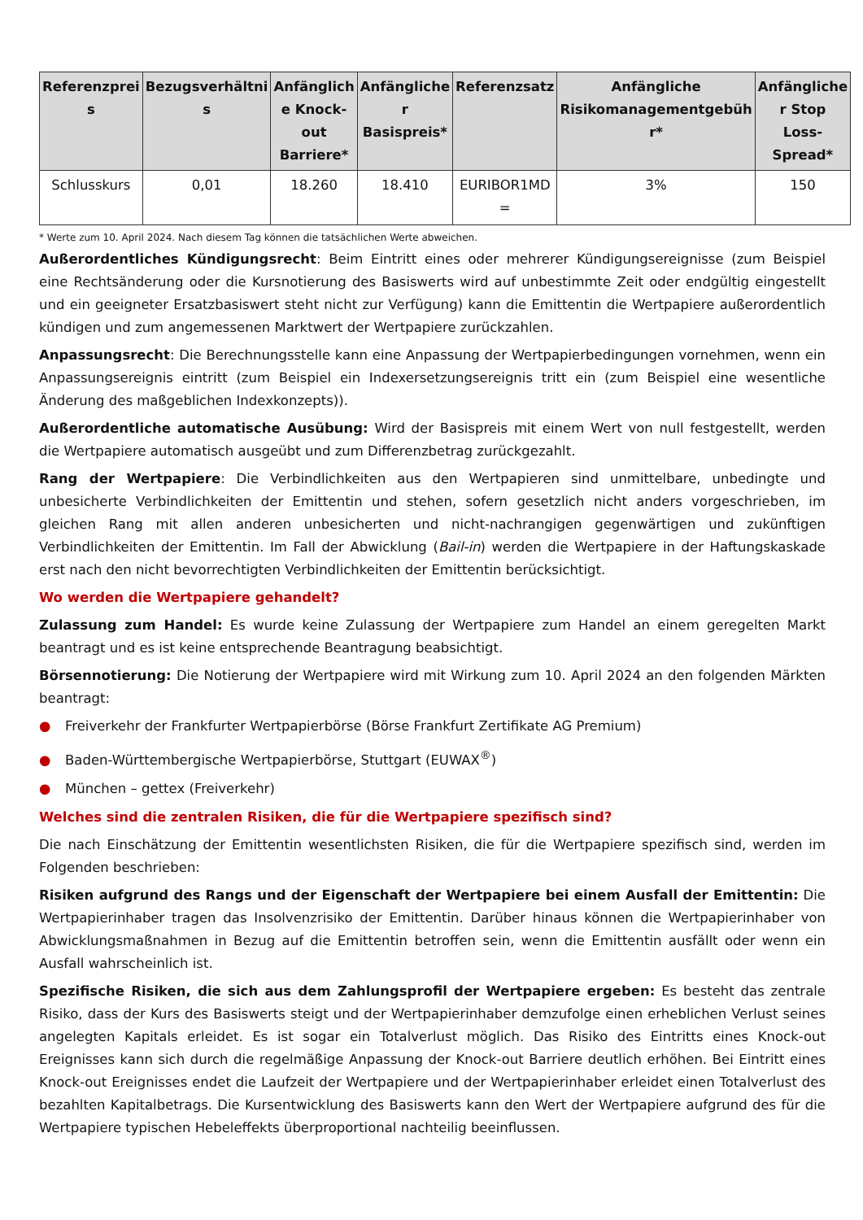| Referenzprei s | Bezugsverhältni s | Anfänglich e Knock-out Barriere* | Anfängliche r Basispreis* | Referenzsatz | Anfängliche Risikomanagementgebüh r* | Anfängliche r Stop Loss-Spread* |
| --- | --- | --- | --- | --- | --- | --- |
| Schlusskurs | 0,01 | 18.260 | 18.410 | EURIBOR1MD = | 3% | 150 |
* Werte zum 10. April 2024. Nach diesem Tag können die tatsächlichen Werte abweichen.
Außerordentliches Kündigungsrecht: Beim Eintritt eines oder mehrerer Kündigungsereignisse (zum Beispiel eine Rechtsänderung oder die Kursnotierung des Basiswerts wird auf unbestimmte Zeit oder endgültig eingestellt und ein geeigneter Ersatzbasiswert steht nicht zur Verfügung) kann die Emittentin die Wertpapiere außerordentlich kündigen und zum angemessenen Marktwert der Wertpapiere zurückzahlen.
Anpassungsrecht: Die Berechnungsstelle kann eine Anpassung der Wertpapierbedingungen vornehmen, wenn ein Anpassungsereignis eintritt (zum Beispiel ein Indexersetzungsereignis tritt ein (zum Beispiel eine wesentliche Änderung des maßgeblichen Indexkonzepts)).
Außerordentliche automatische Ausübung: Wird der Basispreis mit einem Wert von null festgestellt, werden die Wertpapiere automatisch ausgeübt und zum Differenzbetrag zurückgezahlt.
Rang der Wertpapiere: Die Verbindlichkeiten aus den Wertpapieren sind unmittelbare, unbedingte und unbesicherte Verbindlichkeiten der Emittentin und stehen, sofern gesetzlich nicht anders vorgeschrieben, im gleichen Rang mit allen anderen unbesicherten und nicht-nachrangigen gegenwärtigen und zukünftigen Verbindlichkeiten der Emittentin. Im Fall der Abwicklung (Bail-in) werden die Wertpapiere in der Haftungskaskade erst nach den nicht bevorrechtigten Verbindlichkeiten der Emittentin berücksichtigt.
Wo werden die Wertpapiere gehandelt?
Zulassung zum Handel: Es wurde keine Zulassung der Wertpapiere zum Handel an einem geregelten Markt beantragt und es ist keine entsprechende Beantragung beabsichtigt.
Börsennotierung: Die Notierung der Wertpapiere wird mit Wirkung zum 10. April 2024 an den folgenden Märkten beantragt:
● Freiverkehr der Frankfurter Wertpapierbörse (Börse Frankfurt Zertifikate AG Premium)
● Baden-Württembergische Wertpapierbörse, Stuttgart (EUWAX<sup>®</sup>)
● München – gettex (Freiverkehr)
Welches sind die zentralen Risiken, die für die Wertpapiere spezifisch sind?
Die nach Einschätzung der Emittentin wesentlichsten Risiken, die für die Wertpapiere spezifisch sind, werden im Folgenden beschrieben:
Risiken aufgrund des Rangs und der Eigenschaft der Wertpapiere bei einem Ausfall der Emittentin: Die Wertpapierinhaber tragen das Insolvenzrisiko der Emittentin. Darüber hinaus können die Wertpapierinhaber von Abwicklungsmaßnahmen in Bezug auf die Emittentin betroffen sein, wenn die Emittentin ausfällt oder wenn ein Ausfall wahrscheinlich ist.
Spezifische Risiken, die sich aus dem Zahlungsprofil der Wertpapiere ergeben: Es besteht das zentrale Risiko, dass der Kurs des Basiswerts steigt und der Wertpapierinhaber demzufolge einen erheblichen Verlust seines angelegten Kapitals erleidet. Es ist sogar ein Totalverlust möglich. Das Risiko des Eintritts eines Knock-out Ereignisses kann sich durch die regelmäßige Anpassung der Knock-out Barriere deutlich erhöhen. Bei Eintritt eines Knock-out Ereignisses endet die Laufzeit der Wertpapiere und der Wertpapierinhaber erleidet einen Totalverlust des bezahlten Kapitalbetrags. Die Kursentwicklung des Basiswerts kann den Wert der Wertpapiere aufgrund des für die Wertpapiere typischen Hebeleffekts überproportional nachteilig beeinflussen.